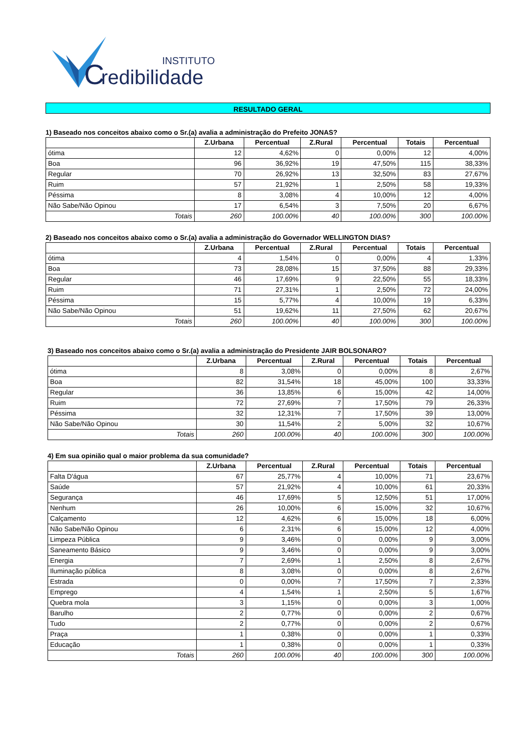C
INSTITUTO
redibilidade
RESULTADO GERAL
1) Baseado nos conceitos abaixo como o Sr.(a) avalia a administração do Prefeito JONAS?
| | Z.Urbana | Percentual | Z.Rural | Percentual | Totais | Percentual |
| --- | --- | --- | --- | --- | --- | --- |
| ótima | 12 | 4,62% | 0 | 0,00% | 12 | 4,00% |
| Boa | 96 | 36,92% | 19 | 47,50% | 115 | 38,33% |
| Regular | 70 | 26,92% | 13 | 32,50% | 83 | 27,67% |
| Ruim | 57 | 21,92% | 1 | 2,50% | 58 | 19,33% |
| Péssima | 8 | 3,08% | 4 | 10,00% | 12 | 4,00% |
| Não Sabe/Não Opinou | 17 | 6,54% | 3 | 7,50% | 20 | 6,67% |
| Totais | 260 | 100.00% | 40 | 100.00% | 300 | 100.00% |
2) Baseado nos conceitos abaixo como o Sr.(a) avalia a administração do Governador WELLINGTON DIAS?
| | Z.Urbana | Percentual | Z.Rural | Percentual | Totais | Percentual |
| --- | --- | --- | --- | --- | --- | --- |
| ótima | 4 | 1,54% | 0 | 0,00% | 4 | 1,33% |
| Boa | 73 | 28,08% | 15 | 37,50% | 88 | 29,33% |
| Regular | 46 | 17,69% | 9 | 22,50% | 55 | 18,33% |
| Ruim | 71 | 27,31% | 1 | 2,50% | 72 | 24,00% |
| Péssima | 15 | 5,77% | 4 | 10,00% | 19 | 6,33% |
| Não Sabe/Não Opinou | 51 | 19,62% | 11 | 27,50% | 62 | 20,67% |
| Totais | 260 | 100.00% | 40 | 100.00% | 300 | 100.00% |
3) Baseado nos conceitos abaixo como o Sr.(a) avalia a administração do Presidente JAIR BOLSONARO?
| | Z.Urbana | Percentual | Z.Rural | Percentual | Totais | Percentual |
| --- | --- | --- | --- | --- | --- | --- |
| ótima | 8 | 3,08% | 0 | 0,00% | 8 | 2,67% |
| Boa | 82 | 31,54% | 18 | 45,00% | 100 | 33,33% |
| Regular | 36 | 13,85% | 6 | 15,00% | 42 | 14,00% |
| Ruim | 72 | 27,69% | 7 | 17,50% | 79 | 26,33% |
| Péssima | 32 | 12,31% | 7 | 17,50% | 39 | 13,00% |
| Não Sabe/Não Opinou | 30 | 11,54% | 2 | 5,00% | 32 | 10,67% |
| Totais | 260 | 100.00% | 40 | 100.00% | 300 | 100.00% |
4) Em sua opinião qual o maior problema da sua comunidade?
| | Z.Urbana | Percentual | Z.Rural | Percentual | Totais | Percentual |
| --- | --- | --- | --- | --- | --- | --- |
| Falta D'água | 67 | 25,77% | 4 | 10,00% | 71 | 23,67% |
| Saúde | 57 | 21,92% | 4 | 10,00% | 61 | 20,33% |
| Segurança | 46 | 17,69% | 5 | 12,50% | 51 | 17,00% |
| Nenhum | 26 | 10,00% | 6 | 15,00% | 32 | 10,67% |
| Calçamento | 12 | 4,62% | 6 | 15,00% | 18 | 6,00% |
| Não Sabe/Não Opinou | 6 | 2,31% | 6 | 15,00% | 12 | 4,00% |
| Limpeza Pública | 9 | 3,46% | 0 | 0,00% | 9 | 3,00% |
| Saneamento Básico | 9 | 3,46% | 0 | 0,00% | 9 | 3,00% |
| Energia | 7 | 2,69% | 1 | 2,50% | 8 | 2,67% |
| Iluminação pública | 8 | 3,08% | 0 | 0,00% | 8 | 2,67% |
| Estrada | 0 | 0,00% | 7 | 17,50% | 7 | 2,33% |
| Emprego | 4 | 1,54% | 1 | 2,50% | 5 | 1,67% |
| Quebra mola | 3 | 1,15% | 0 | 0,00% | 3 | 1,00% |
| Barulho | 2 | 0,77% | 0 | 0,00% | 2 | 0,67% |
| Tudo | 2 | 0,77% | 0 | 0,00% | 2 | 0,67% |
| Praça | 1 | 0,38% | 0 | 0,00% | 1 | 0,33% |
| Educação | 1 | 0,38% | 0 | 0,00% | 1 | 0,33% |
| Totais | 260 | 100.00% | 40 | 100.00% | 300 | 100.00% |